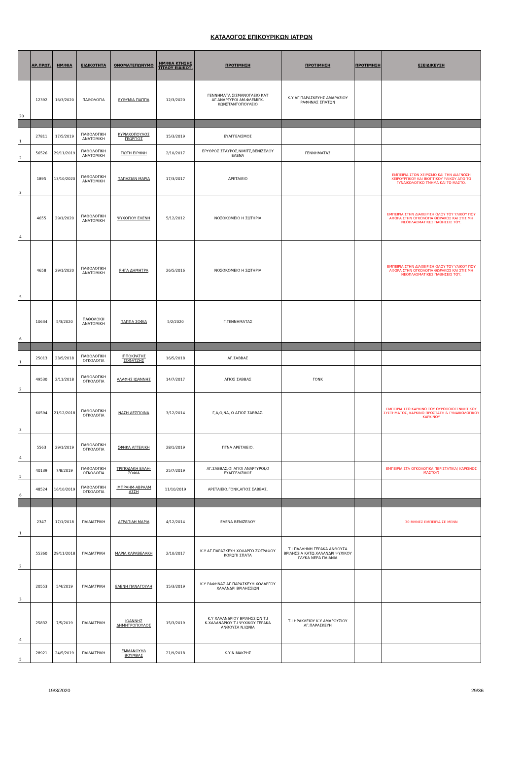ΚΑΤΑΛΟΓΟΣ ΕΠΙΚΟΥΡΙΚΩΝ ΙΑΤΡΩΝ
| | ΑΡ.ΠΡΩΤ. | ΗΜ/ΝΙΑ | ΕΙΔΙΚΟΤΗΤΑ | ΟΝΟΜΑΤΕΠΩΝΥΜΟ | ΗΜ/ΝΙΑ ΚΤΗΣΗΣ ΤΙΤΛΟΥ ΕΙΔΙΚΟΤ. | ΠΡΟΤΙΜΗΣΗ | ΠΡΟΤΙΜΗΣΗ | ΠΡΟΤΙΜΗΣΗ | ΕΞΕΙΔΙΚΕΥΣΗ |
| --- | --- | --- | --- | --- | --- | --- | --- | --- | --- |
| 20 | 12392 | 16/3/2020 | ΠΑΘΟΛΟΓΙΑ | ΕΥΘΥΜΙΑ ΠΑΠΠΑ | 12/3/2020 | ΓΕΝΝΗΜΑΤΑ ΣΙΣΜΑΝΟΓΛΕΙΟ ΚΑΤ ΑΓ.ΑΝΑΡΓΥΡΟΙ ΑΜ.ΦΛΕΜΙΓΚ. ΚΩΝΣΤΑΝΤΟΠΟΥΛΕΙΟ | Κ.Υ ΑΓ.ΠΑΡΑΣΚΕΥΗΣ ΑΜΑΡΑΣΙΟΥ ΡΑΦΗΝΑΣ ΣΠΑΤΩΝ | | |
| 1 | 27811 | 17/5/2019 | ΠΑΘΟΛΟΓΙΚΗ ΑΝΑΤΟΜΙΚΗ | ΚΥΡΙΑΚΟΠΟΥΛΟΣ ΓΕΩΡΓΙΟΣ | 15/3/2019 | ΕΥΑΓΓΕΛΙΣΜΟΣ | | | |
| 2 | 56526 | 29/11/2019 | ΠΑΘΟΛΟΓΙΚΗ ΑΝΑΤΟΜΙΚΗ | ΓΙΩΤΗ ΕΙΡΗΝΗ | 2/10/2017 | ΕΡΥΘΡΟΣ ΣΤΑΥΡΟΣ,ΝΙΜΙΤΣ,ΒΕΝΙΖΕΛΟΥ ΕΛΕΝΑ | ΓΕΝΝΗΜΑΤΑΣ | | |
| 3 | 1895 | 13/10/2020 | ΠΑΘΟΛΟΓΙΚΗ ΑΝΑΤΟΜΙΚΗ | ΠΑΠΑΖΙΑΝ ΜΑΡΙΑ | 17/3/2017 | ΑΡΕΤΑΙΕΙΟ | | | ΕΜΠΕΙΡΙΑ ΣΤΟΝ ΧΕΙΡΙΣΜΟ ΚΑΙ ΤΗΝ ΔΙΑΓΝΩΣΗ ΧΕΙΡΟΥΡΓΙΚΟΥ ΚΑΙ ΒΙΟΠΤΙΚΟΥ ΥΛΙΚΟΥ ΑΠΟ ΤΟ ΓΥΝΑΙΚΟΛΟΓΙΚΟ ΤΜΗΜΑ ΚΑΙ ΤΟ ΜΑΣΤΟ. |
| 4 | 4655 | 29/1/2020 | ΠΑΘΟΛΟΓΙΚΗ ΑΝΑΤΟΜΙΚΗ | ΨΥΧΟΓΙΟΥ ΕΛΕΝΗ | 5/12/2012 | ΝΟΣΟΚΟΜΕΙΟ Η ΣΩΤΗΡΙΑ | | | ΕΜΠΕΙΡΙΑ ΣΤΗΝ ΔΙΑΧΕΙΡΙΣΗ ΟΛΟΥ ΤΟΥ ΥΛΙΚΟΥ ΠΟΥ ΑΦΟΡΑ ΣΤΗΝ ΟΓΚΟΛΟΓΙΑ ΘΩΡΑΚΟΣ ΚΑΙ ΣΤΙΣ ΜΗ ΝΕΟΠΛΑΣΜΑΤΙΚΕΣ ΠΑΘΗΣΕΙΣ ΤΟΥ. |
| 5 | 4658 | 29/1/2020 | ΠΑΘΟΛΟΓΙΚΗ ΑΝΑΤΟΜΙΚΗ | ΡΗΓΑ ΔΗΜΗΤΡΑ | 26/5/2016 | ΝΟΣΟΚΟΜΕΙΟ Η ΣΩΤΗΡΙΑ | | | ΕΜΠΕΙΡΙΑ ΣΤΗΝ ΔΙΑΧΕΙΡΙΣΗ ΟΛΟΥ ΤΟΥ ΥΛΙΚΟΥ ΠΟΥ ΑΦΟΡΑ ΣΤΗΝ ΟΓΚΟΛΟΓΙΑ ΘΩΡΑΚΟΣ ΚΑΙ ΣΤΙΣ ΜΗ ΝΕΟΠΛΑΣΜΑΤΙΚΕΣ ΠΑΘΗΣΕΙΣ ΤΟΥ. |
| 6 | 10634 | 5/3/2020 | ΠΑΘΟΛΟΚΗ ΑΝΑΤΟΜΙΚΗ | ΠΑΠΠΑ ΣΟΦΙΑ | 5/2/2020 | Γ.ΓΕΝΝΗΜΑΤΑΣ | | | |
| 1 | 25013 | 23/5/2018 | ΠΑΘΟΛΟΓΙΚΗ ΟΓΚΟΛΟΓΙΑ | ΙΠΠΟΚΡΑΤΗΣ ΣΟΦΑΤΖΗΣ | 16/5/2018 | ΑΓ.ΣΑΒΒΑΣ | | | |
| 2 | 49530 | 2/11/2018 | ΠΑΘΟΛΟΓΙΚΗ ΟΓΚΟΛΟΓΙΑ | ΑΛΑΦΗΣ ΙΩΑΝΝΗΣ | 14/7/2017 | ΑΓΙΟΣ ΣΑΒΒΑΣ | ΓΟΝΚ | | |
| 3 | 60594 | 21/12/2018 | ΠΑΘΟΛΟΓΙΚΗ ΟΓΚΟΛΟΓΙΑ | ΝΑΣΗ ΔΕΣΠΟΙΝΑ | 3/12/2014 | Γ,Α,Ο,ΝΑ, Ο ΑΓΙΟΣ ΣΑΒΒΑΣ. | | | ΕΜΠΕΙΡΙΑ ΣΤΟ ΚΑΡΚΙΝΟ ΤΟΥ ΟΥΡΟΠΟΙΟΓΕΝΝΗΤΙΚΟΥ ΣΥΣΤΗΜΑΤΟΣ, ΚΑΡΚΙΝΟ ΠΡΟΣΤΑΤΗ & ΓΥΝΑΙΚΟΛΟΓΙΚΟΥ ΚΑΡΚΙΝΟΥ |
| 4 | 5563 | 29/1/2019 | ΠΑΘΟΛΟΓΙΚΗ ΟΓΚΟΛΟΓΙΑ | ΣΦΗΚΑ ΑΓΓΕΛΙΚΗ | 28/1/2019 | ΠΓΝΑ ΑΡΕΤΑΙΕΙΟ. | | | |
| 5 | 40139 | 7/8/2019 | ΠΑΘΟΛΟΓΙΚΗ ΟΓΚΟΛΟΓΙΑ | ΤΡΙΠΟΔΑΚΗ ΕΛΛΗ-ΣΟΦΙΑ | 25/7/2019 | ΑΓ.ΣΑΒΒΑΣ,ΟΙ ΑΓΙΟΙ ΑΝΑΡΓΥΡΟΙ,Ο ΕΥΑΓΓΕΛΙΣΜΟΣ | | | ΕΜΠΕΙΡΙΑ ΣΤΑ ΟΓΚΟΛΟΓΙΚΑ ΠΕΡΙΣΤΑΤΙΚΑ( ΚΑΡΚΙΝΟΣ ΜΑΣΤΟΥ) |
| 6 | 48524 | 16/10/2019 | ΠΑΘΟΛΟΓΙΚΗ ΟΓΚΟΛΟΓΙΑ | ΙΜΠΡΑΗΜ-ΑΒΡΑΑΜ ΑΣΣΗ | 11/10/2019 | ΑΡΕΤΑΙΕΙΟ,ΓΟΝΚ,ΑΓΙΟΣ ΣΑΒΒΑΣ. | | | |
| 1 | 2347 | 17/1/2018 | ΠΑΙΔΙΑΤΡΙΚΗ | ΑΓΡΑΠΙΔΗ ΜΑΡΙΑ | 4/12/2014 | ΕΛΕΝΑ ΒΕΝΙΖΕΛΟΥ | | | 30 ΜΗΝΕΣ ΕΜΠΕΙΡΙΑ ΣΕ ΜΕΝΝ |
| 2 | 55360 | 29/11/2018 | ΠΑΙΔΙΑΤΡΙΚΗ | ΜΑΡΙΑ ΚΑΡΑΒΕΛΑΚΗ | 2/10/2017 | Κ.Υ ΑΓ.ΠΑΡΑΣΚΕΥΗ ΧΟΛΑΡΓΟ ΖΩΓΡΑΦΟΥ ΚΟΡΩΠΙ ΣΠΑΤΑ | Τ.Ι ΠΑΛΛΗΝΗ ΓΕΡΑΚΑ ΑΝΘΟΥΣΑ ΒΡΙΛΗΣΣΙΑ ΚΑΤΩ ΧΑΛΑΝΔΡΙ ΨΥΧΙΚΟΥ ΓΛΥΚΑ ΝΕΡΑ ΠΑΙΑΝΙΑ | | |
| 3 | 20553 | 5/4/2019 | ΠΑΙΔΙΑΤΡΙΚΗ | ΕΛΕΝΗ ΠΑΝΑΓΟΥΛΗ | 15/3/2019 | Κ.Υ ΡΑΦΗΝΑΣ ΑΓ.ΠΑΡΑΣΚΕΥΗ ΧΟΛΑΡΓΟΥ ΧΑΛΑΝΔΡΙ ΒΡΙΛΗΣΣΙΩΝ | | | |
| 4 | 25832 | 7/5/2019 | ΠΑΙΔΙΑΤΡΙΚΗ | ΙΩΑΝΝΗΣ ΔΗΜΗΤΡΟΠΟΥΛΟΣ | 15/3/2019 | Κ.Υ ΧΑΛΑΝΔΡΙΟΥ ΒΡΙΛΗΣΣΙΩΝ Τ.Ι Κ.ΧΑΛΑΝΔΡΙΟΥ Τ.Ι ΨΥΧΙΚΟΥ ΓΕΡΑΚΑ ΑΝΘΟΥΣΑ Ν.ΙΩΝΙΑ | Τ.Ι ΗΡΑΚΛΕΙΟΥ Κ.Υ ΑΜΑΡΟΥΣΙΟΥ ΑΓ.ΠΑΡΑΣΚΕΥΗ | | |
| 5 | 28921 | 24/5/2019 | ΠΑΙΔΙΑΤΡΙΚΗ | ΕΜΜΑΝΟΥΗΛ ΒΟΥΜΒΑΣ | 21/9/2018 | Κ.Υ Ν.ΜΑΚΡΗΣ | | | |
19/3/2020 29/36